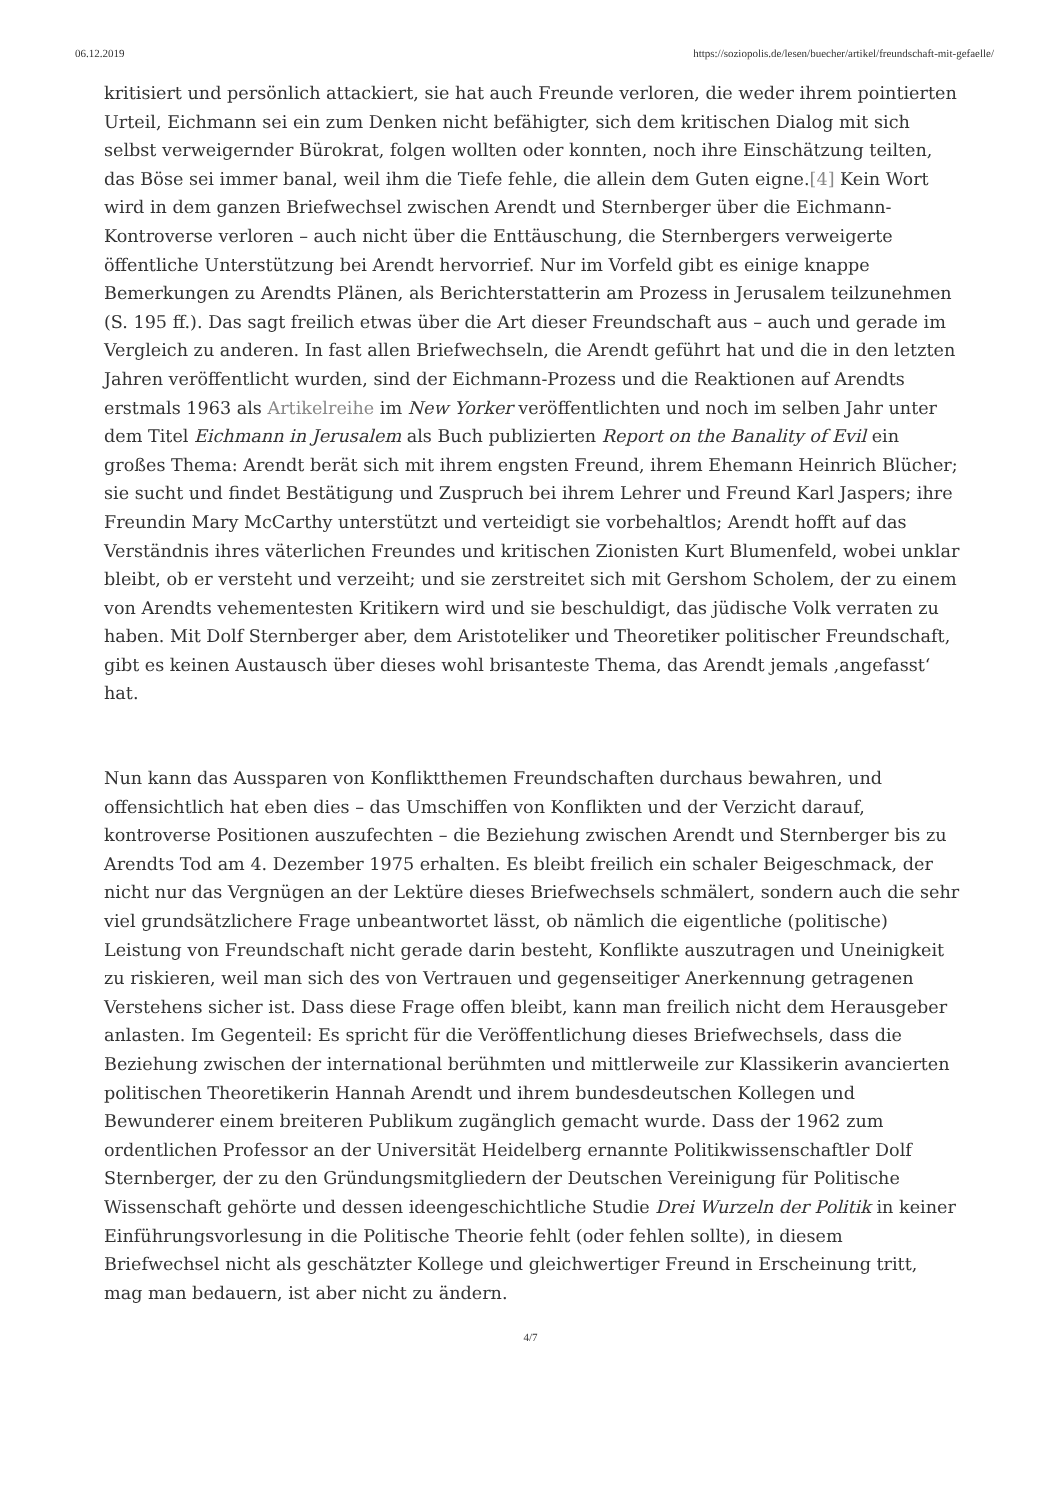06.12.2019 https://soziopolis.de/lesen/buecher/artikel/freundschaft-mit-gefaelle/
kritisiert und persönlich attackiert, sie hat auch Freunde verloren, die weder ihrem pointierten Urteil, Eichmann sei ein zum Denken nicht befähigter, sich dem kritischen Dialog mit sich selbst verweigernder Bürokrat, folgen wollten oder konnten, noch ihre Einschätzung teilten, das Böse sei immer banal, weil ihm die Tiefe fehle, die allein dem Guten eigne.[4] Kein Wort wird in dem ganzen Briefwechsel zwischen Arendt und Sternberger über die Eichmann-Kontroverse verloren – auch nicht über die Enttäuschung, die Sternbergers verweigerte öffentliche Unterstützung bei Arendt hervorrief. Nur im Vorfeld gibt es einige knappe Bemerkungen zu Arendts Plänen, als Berichterstatterin am Prozess in Jerusalem teilzunehmen (S. 195 ff.). Das sagt freilich etwas über die Art dieser Freundschaft aus – auch und gerade im Vergleich zu anderen. In fast allen Briefwechseln, die Arendt geführt hat und die in den letzten Jahren veröffentlicht wurden, sind der Eichmann-Prozess und die Reaktionen auf Arendts erstmals 1963 als Artikelreihe im New Yorker veröffentlichten und noch im selben Jahr unter dem Titel Eichmann in Jerusalem als Buch publizierten Report on the Banality of Evil ein großes Thema: Arendt berät sich mit ihrem engsten Freund, ihrem Ehemann Heinrich Blücher; sie sucht und findet Bestätigung und Zuspruch bei ihrem Lehrer und Freund Karl Jaspers; ihre Freundin Mary McCarthy unterstützt und verteidigt sie vorbehaltlos; Arendt hofft auf das Verständnis ihres väterlichen Freundes und kritischen Zionisten Kurt Blumenfeld, wobei unklar bleibt, ob er versteht und verzeiht; und sie zerstreitet sich mit Gershom Scholem, der zu einem von Arendts vehementesten Kritikern wird und sie beschuldigt, das jüdische Volk verraten zu haben. Mit Dolf Sternberger aber, dem Aristoteliker und Theoretiker politischer Freundschaft, gibt es keinen Austausch über dieses wohl brisanteste Thema, das Arendt jemals ‚angefasst‘ hat.
Nun kann das Aussparen von Konfliktthemen Freundschaften durchaus bewahren, und offensichtlich hat eben dies – das Umschiffen von Konflikten und der Verzicht darauf, kontroverse Positionen auszufechten – die Beziehung zwischen Arendt und Sternberger bis zu Arendts Tod am 4. Dezember 1975 erhalten. Es bleibt freilich ein schaler Beigeschmack, der nicht nur das Vergnügen an der Lektüre dieses Briefwechsels schmälert, sondern auch die sehr viel grundsätzlichere Frage unbeantwortet lässt, ob nämlich die eigentliche (politische) Leistung von Freundschaft nicht gerade darin besteht, Konflikte auszutragen und Uneinigkeit zu riskieren, weil man sich des von Vertrauen und gegenseitiger Anerkennung getragenen Verstehens sicher ist. Dass diese Frage offen bleibt, kann man freilich nicht dem Herausgeber anlasten. Im Gegenteil: Es spricht für die Veröffentlichung dieses Briefwechsels, dass die Beziehung zwischen der international berühmten und mittlerweile zur Klassikerin avancierten politischen Theoretikerin Hannah Arendt und ihrem bundesdeutschen Kollegen und Bewunderer einem breiteren Publikum zugänglich gemacht wurde. Dass der 1962 zum ordentlichen Professor an der Universität Heidelberg ernannte Politikwissenschaftler Dolf Sternberger, der zu den Gründungsmitgliedern der Deutschen Vereinigung für Politische Wissenschaft gehörte und dessen ideengeschichtliche Studie Drei Wurzeln der Politik in keiner Einführungsvorlesung in die Politische Theorie fehlt (oder fehlen sollte), in diesem Briefwechsel nicht als geschätzter Kollege und gleichwertiger Freund in Erscheinung tritt, mag man bedauern, ist aber nicht zu ändern.
4/7